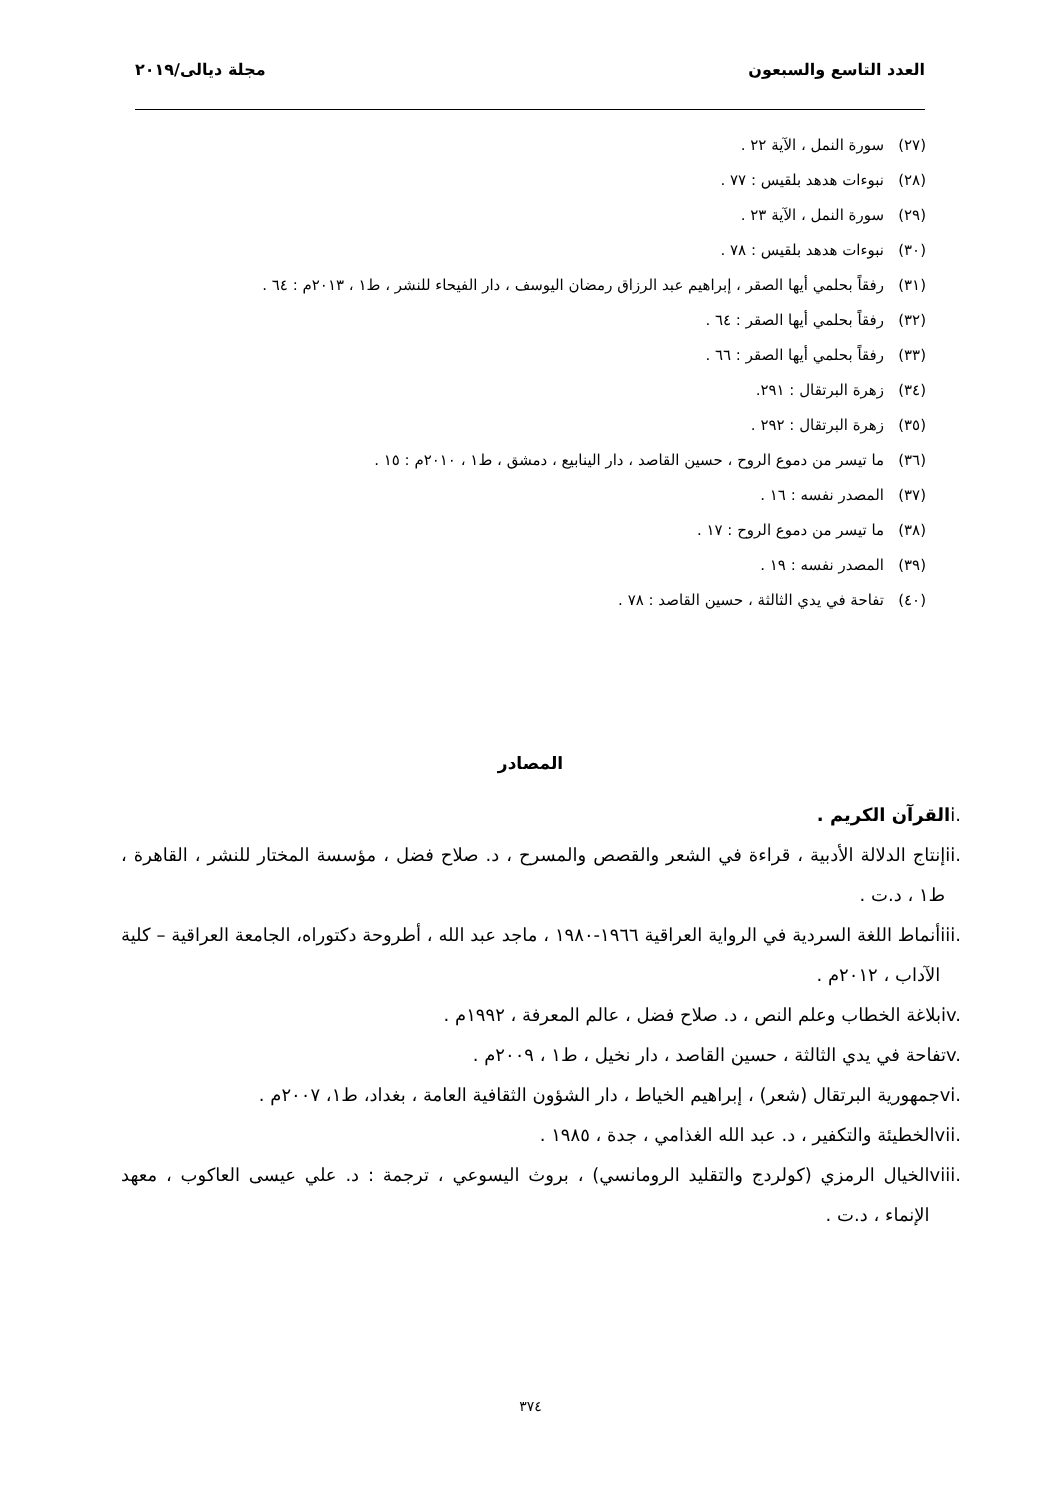العدد التاسع والسبعون مجلة ديالى/٢٠١٩
(٢٧) سورة النمل ، الآية ٢٢ .
(٢٨) نبوءات هدهد بلقيس : ٧٧ .
(٢٩) سورة النمل ، الآية ٢٣ .
(٣٠) نبوءات هدهد بلقيس : ٧٨ .
(٣١) رفقاً بحلمي أيها الصقر ، إبراهيم عبد الرزاق رمضان اليوسف ، دار الفيحاء للنشر ، ط١ ، ٢٠١٣م : ٦٤ .
(٣٢) رفقاً بحلمي أيها الصقر : ٦٤ .
(٣٣) رفقاً بحلمي أيها الصقر : ٦٦ .
(٣٤) زهرة البرتقال : ٢٩١.
(٣٥) زهرة البرتقال : ٢٩٢ .
(٣٦) ما تيسر من دموع الروح ، حسين القاصد ، دار الينابيع ، دمشق ، ط١ ، ٢٠١٠م : ١٥ .
(٣٧) المصدر نفسه : ١٦ .
(٣٨) ما تيسر من دموع الروح : ١٧ .
(٣٩) المصدر نفسه : ١٩ .
(٤٠) تفاحة في يدي الثالثة ، حسين القاصد : ٧٨ .
المصادر
i. القرآن الكريم .
ii. إنتاج الدلالة الأدبية ، قراءة في الشعر والقصص والمسرح ، د. صلاح فضل ، مؤسسة المختار للنشر ، القاهرة ، ط١ ، د.ت .
iii. أنماط اللغة السردية في الرواية العراقية ١٩٦٦-١٩٨٠ ، ماجد عبد الله ، أطروحة دكتوراه، الجامعة العراقية – كلية الآداب ، ٢٠١٢م .
iv. بلاغة الخطاب وعلم النص ، د. صلاح فضل ، عالم المعرفة ، ١٩٩٢م .
v. تفاحة في يدي الثالثة ، حسين القاصد ، دار نخيل ، ط١ ، ٢٠٠٩م .
vi. جمهورية البرتقال (شعر) ، إبراهيم الخياط ، دار الشؤون الثقافية العامة ، بغداد، ط١، ٢٠٠٧م .
vii. الخطيئة والتكفير ، د. عبد الله الغذامي ، جدة ، ١٩٨٥ .
viii. الخيال الرمزي (كولردج والتقليد الرومانسي) ، بروث اليسوعي ، ترجمة : د. علي عيسى العاكوب ، معهد الإنماء ، د.ت .
٣٧٤